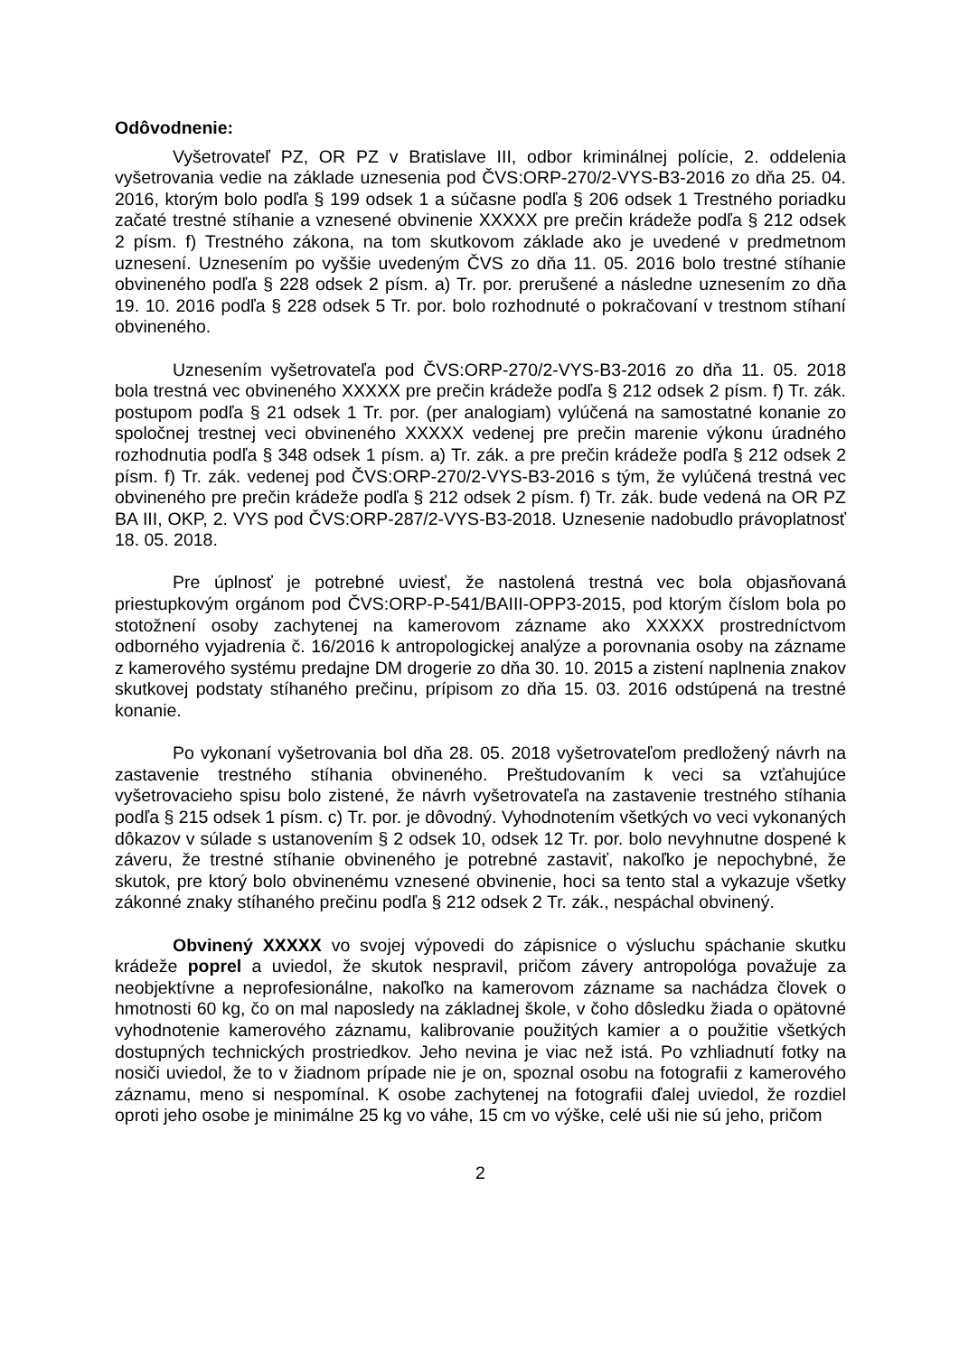Odôvodnenie:
Vyšetrovateľ PZ, OR PZ v Bratislave III, odbor kriminálnej polície, 2. oddelenia vyšetrovania vedie na základe uznesenia pod ČVS:ORP-270/2-VYS-B3-2016 zo dňa 25. 04. 2016, ktorým bolo podľa § 199 odsek 1 a súčasne podľa § 206 odsek 1 Trestného poriadku začaté trestné stíhanie a vznesené obvinenie XXXXX pre prečin krádeže podľa § 212 odsek 2 písm. f) Trestného zákona, na tom skutkovom základe ako je uvedené v predmetnom uznesení. Uznesením po vyššie uvedeným ČVS zo dňa 11. 05. 2016 bolo trestné stíhanie obvineného podľa § 228 odsek 2 písm. a) Tr. por. prerušené a následne uznesením zo dňa 19. 10. 2016 podľa § 228 odsek 5 Tr. por. bolo rozhodnuté o pokračovaní v trestnom stíhaní obvineného.
Uznesením vyšetrovateľa pod ČVS:ORP-270/2-VYS-B3-2016 zo dňa 11. 05. 2018 bola trestná vec obvineného XXXXX pre prečin krádeže podľa § 212 odsek 2 písm. f) Tr. zák. postupom podľa § 21 odsek 1 Tr. por. (per analogiam) vylúčená na samostatné konanie zo spoločnej trestnej veci obvineného XXXXX vedenej pre prečin marenie výkonu úradného rozhodnutia podľa § 348 odsek 1 písm. a) Tr. zák. a pre prečin krádeže podľa § 212 odsek 2 písm. f) Tr. zák. vedenej pod ČVS:ORP-270/2-VYS-B3-2016 s tým, že vylúčená trestná vec obvineného pre prečin krádeže podľa § 212 odsek 2 písm. f) Tr. zák. bude vedená na OR PZ BA III, OKP, 2. VYS pod ČVS:ORP-287/2-VYS-B3-2018. Uznesenie nadobudlo právoplatnosť 18. 05. 2018.
Pre úplnosť je potrebné uviesť, že nastolená trestná vec bola objasňovaná priestupkovým orgánom pod ČVS:ORP-P-541/BAIII-OPP3-2015, pod ktorým číslom bola po stotožnení osoby zachytenej na kamerovom zázname ako XXXXX prostredníctvom odborného vyjadrenia č. 16/2016 k antropologickej analýze a porovnania osoby na zázname z kamerového systému predajne DM drogerie zo dňa 30. 10. 2015 a zistení naplnenia znakov skutkovej podstaty stíhaného prečinu, prípisom zo dňa 15. 03. 2016 odstúpená na trestné konanie.
Po vykonaní vyšetrovania bol dňa 28. 05. 2018 vyšetrovateľom predložený návrh na zastavenie trestného stíhania obvineného. Preštudovaním k veci sa vzťahujúce vyšetrovacieho spisu bolo zistené, že návrh vyšetrovateľa na zastavenie trestného stíhania podľa § 215 odsek 1 písm. c) Tr. por. je dôvodný. Vyhodnotením všetkých vo veci vykonaných dôkazov v súlade s ustanovením § 2 odsek 10, odsek 12 Tr. por. bolo nevyhnutne dospené k záveru, že trestné stíhanie obvineného je potrebné zastaviť, nakoľko je nepochybné, že skutok, pre ktorý bolo obvinenému vznesené obvinenie, hoci sa tento stal a vykazuje všetky zákonné znaky stíhaného prečinu podľa § 212 odsek 2 Tr. zák., nespáchal obvinený.
Obvinený XXXXX vo svojej výpovedi do zápisnice o výsluchu spáchanie skutku krádeže poprel a uviedol, že skutok nespravil, pričom závery antropológa považuje za neobjektívne a neprofesionálne, nakoľko na kamerovom zázname sa nachádza človek o hmotnosti 60 kg, čo on mal naposledy na základnej škole, v čoho dôsledku žiada o opätovné vyhodnotenie kamerového záznamu, kalibrovanie použitých kamier a o použitie všetkých dostupných technických prostriedkov. Jeho nevina je viac než istá. Po vzhliadnutí fotky na nosiči uviedol, že to v žiadnom prípade nie je on, spoznal osobu na fotografii z kamerového záznamu, meno si nespomínal. K osobe zachytenej na fotografii ďalej uviedol, že rozdiel oproti jeho osobe je minimálne 25 kg vo váhe, 15 cm vo výške, celé uši nie sú jeho, pričom
2